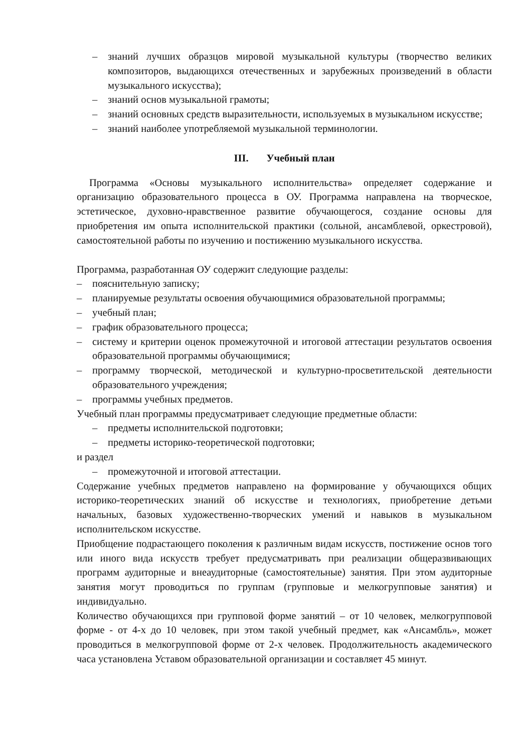– знаний лучших образцов мировой музыкальной культуры (творчество великих композиторов, выдающихся отечественных и зарубежных произведений в области музыкального искусства);
– знаний основ музыкальной грамоты;
– знаний основных средств выразительности, используемых в музыкальном искусстве;
– знаний наиболее употребляемой музыкальной терминологии.
III. Учебный план
Программа «Основы музыкального исполнительства» определяет содержание и организацию образовательного процесса в ОУ. Программа направлена на творческое, эстетическое, духовно-нравственное развитие обучающегося, создание основы для приобретения им опыта исполнительской практики (сольной, ансамблевой, оркестровой), самостоятельной работы по изучению и постижению музыкального искусства.
Программа, разработанная ОУ содержит следующие разделы:
– пояснительную записку;
– планируемые результаты освоения обучающимися образовательной программы;
– учебный план;
– график образовательного процесса;
– систему и критерии оценок промежуточной и итоговой аттестации результатов освоения образовательной программы обучающимися;
– программу творческой, методической и культурно-просветительской деятельности образовательного учреждения;
– программы учебных предметов.
Учебный план программы предусматривает следующие предметные области:
– предметы исполнительской подготовки;
– предметы историко-теоретической подготовки;
и раздел
– промежуточной и итоговой аттестации.
Содержание учебных предметов направлено на формирование у обучающихся общих историко-теоретических знаний об искусстве и технологиях, приобретение детьми начальных, базовых художественно-творческих умений и навыков в музыкальном исполнительском искусстве.
Приобщение подрастающего поколения к различным видам искусств, постижение основ того или иного вида искусств требует предусматривать при реализации общеразвивающих программ аудиторные и внеаудиторные (самостоятельные) занятия. При этом аудиторные занятия могут проводиться по группам (групповые и мелкогрупповые занятия) и индивидуально.
Количество обучающихся при групповой форме занятий – от 10 человек, мелкогрупповой форме - от 4-х до 10 человек, при этом такой учебный предмет, как «Ансамбль», может проводиться в мелкогрупповой форме от 2-х человек. Продолжительность академического часа установлена Уставом образовательной организации и составляет 45 минут.